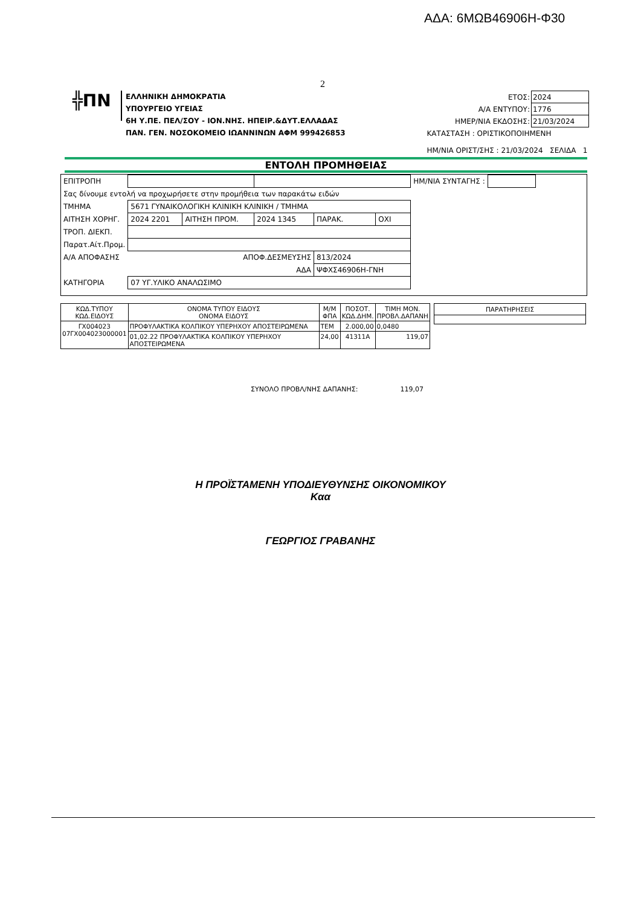ΑΔΑ: 6ΜΩΒ46906Η-Φ30
2
╬ΠΝ
ΕΛΛΗΝΙΚΗ ΔΗΜΟΚΡΑΤΙΑ
ΥΠΟΥΡΓΕΙΟ ΥΓΕΙΑΣ
6Η Υ.ΠΕ. ΠΕΛ/ΣΟΥ - ΙΟΝ.ΝΗΣ. ΗΠΕΙΡ.&ΔΥΤ.ΕΛΛΑΔΑΣ
ΠΑΝ. ΓΕΝ. ΝΟΣΟΚΟΜΕΙΟ ΙΩΑΝΝΙΝΩΝ ΑΦΜ 999426853
| ΕΤΟΣ: | 2024 |
| Α/Α ΕΝΤΥΠΟΥ: | 1776 |
| ΗΜΕΡ/ΝΙΑ ΕΚΔΟΣΗΣ: | 21/03/2024 |
| ΚΑΤΑΣΤΑΣΗ : ΟΡΙΣΤΙΚΟΠΟΙΗΜΕΝΗ | |
| ΗΜ/ΝΙΑ ΟΡΙΣΤ/ΣΗΣ : 21/03/2024 ΣΕΛΙΔΑ 1 | |
ΕΝΤΟΛΗ ΠΡΟΜΗΘΕΙΑΣ
| ΕΠΙΤΡΟΠΗ | | | | | | ΗΜ/ΝΙΑ ΣΥΝΤΑΓΗΣ : | |
| Σας δίνουμε εντολή να προχωρήσετε στην προμήθεια των παρακάτω ειδών | | | | | | | |
| ΤΜΗΜΑ | 5671 ΓΥΝΑΙΚΟΛΟΓΙΚΗ ΚΛΙΝΙΚΗ ΚΛΙΝΙΚΗ / ΤΜΗΜΑ | | | | | | |
| ΑΙΤΗΣΗ ΧΟΡΗΓ. | 2024 2201 | ΑΙΤΗΣΗ ΠΡΟΜ. | 2024 1345 | ΠΑΡΑΚ. | ΟΧΙ | | |
| ΤΡΟΠ. ΔΙΕΚΠ. | | | | | | | |
| Παρατ.Αίτ.Προμ. | | | | | | | |
| Α/Α ΑΠΟΦΑΣΗΣ | ΑΠΟΦ.ΔΕΣΜΕΥΣΗΣ | | | 813/2024 | | | |
| | ΑΔΑ | | | ΨΦΧΣ46906Η-ΓΝΗ | | | |
| ΚΑΤΗΓΟΡΙΑ | 07 ΥΓ.ΥΛΙΚΟ ΑΝΑΛΩΣΙΜΟ | | | | | | |
| ΚΩΔ.ΤΥΠΟΥ ΚΩΔ.ΕΙΔΟΥΣ | ΟΝΟΜΑ ΤΥΠΟΥ ΕΙΔΟΥΣ ΟΝΟΜΑ ΕΙΔΟΥΣ | Μ/Μ ΦΠΑ | ΠΟΣΟΤ. ΚΩΔ.ΔΗΜ. | ΤΙΜΗ ΜΟΝ. ΠΡΟΒΛ.ΔΑΠΑΝΗ |
| --- | --- | --- | --- | --- |
| ΓΧ004023 07ΓΧ004023000001 | ΠΡΟΦΥΛΑΚΤΙΚΑ ΚΟΛΠΙΚΟΥ ΥΠΕΡΗΧΟΥ ΑΠΟΣΤΕΙΡΩΜΕΝΑ | ΤΕΜ | 2.000,00 | 0,0480 |
| | 01,02.22 ΠΡΟΦΥΛΑΚΤΙΚΑ ΚΟΛΠΙΚΟΥ ΥΠΕΡΗΧΟΥ ΑΠΟΣΤΕΙΡΩΜΕΝΑ | 24,00 | 41311A | 119,07 |
| ΠΑΡΑΤΗΡΗΣΕΙΣ |
ΣΥΝΟΛΟ ΠΡΟΒΛ/ΝΗΣ ΔΑΠΑΝΗΣ: 119,07
Η ΠΡΟΪΣΤΑΜΕΝΗ ΥΠΟΔΙΕΥΘΥΝΣΗΣ ΟΙΚΟΝΟΜΙΚΟΥ
Καα
ΓΕΩΡΓΙΟΣ ΓΡΑΒΑΝΗΣ